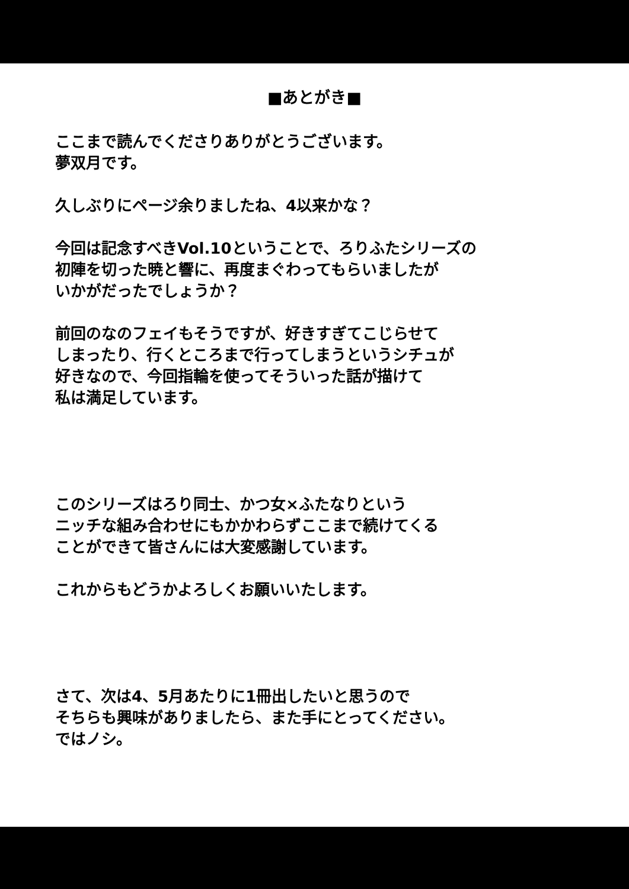■あとがき■
ここまで読んでくださりありがとうございます。
夢双月です。
久しぶりにページ余りましたね、4以来かな？
今回は記念すべきVol.10ということで、ろりふたシリーズの
初陣を切った暁と響に、再度まぐわってもらいましたが
いかがだったでしょうか？
前回のなのフェイもそうですが、好きすぎてこじらせて
しまったり、行くところまで行ってしまうというシチュが
好きなので、今回指輪を使ってそういった話が描けて
私は満足しています。
このシリーズはろり同士、かつ女×ふたなりという
ニッチな組み合わせにもかかわらずここまで続けてくる
ことができて皆さんには大変感謝しています。
これからもどうかよろしくお願いいたします。
さて、次は4、5月あたりに1冊出したいと思うので
そちらも興味がありましたら、また手にとってください。
ではノシ。